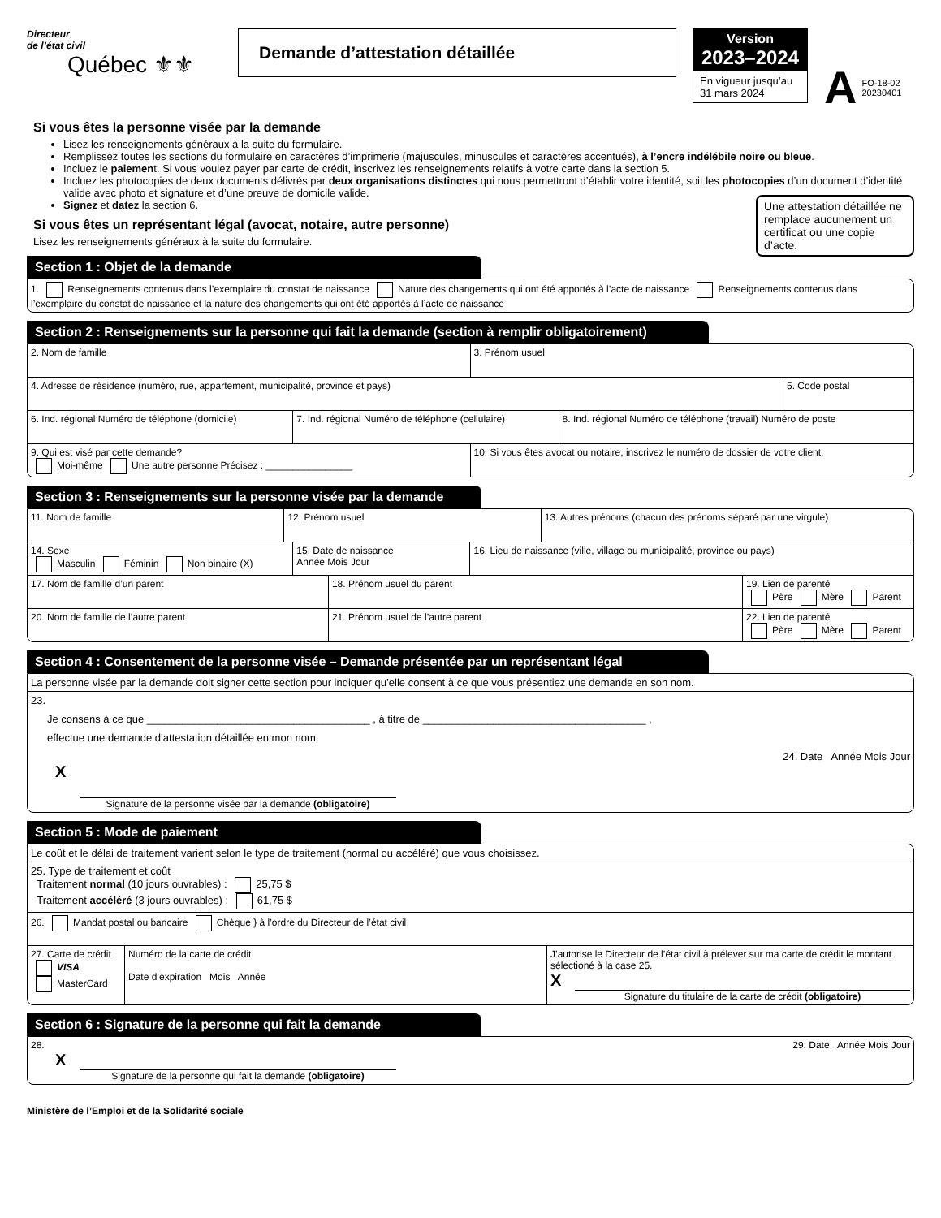Directeur
de l’état civil
Québec ⚜⚜
Demande d’attestation détaillée
Version
2023–2024
En vigueur jusqu’au
31 mars 2024
A FO-18-02
20230401
Si vous êtes la personne visée par la demande
Lisez les renseignements généraux à la suite du formulaire.
Remplissez toutes les sections du formulaire en caractères d’imprimerie (majuscules, minuscules et caractères accentués), à l’encre indélébile noire ou bleue.
Incluez le paiement. Si vous voulez payer par carte de crédit, inscrivez les renseignements relatifs à votre carte dans la section 5.
Incluez les photocopies de deux documents délivrés par deux organisations distinctes qui nous permettront d’établir votre identité, soit les photocopies d’un document d’identité valide avec photo et signature et d’une preuve de domicile valide.
Signez et datez la section 6.
Une attestation détaillée ne remplace aucunement un certificat ou une copie d’acte.
Si vous êtes un représentant légal (avocat, notaire, autre personne)
Lisez les renseignements généraux à la suite du formulaire.
Section 1 : Objet de la demande
1. Renseignements contenus dans l’exemplaire du constat de naissance Nature des changements qui ont été apportés à l’acte de naissance Renseignements contenus dans l’exemplaire du constat de naissance et la nature des changements qui ont été apportés à l’acte de naissance
Section 2 : Renseignements sur la personne qui fait la demande (section à remplir obligatoirement)
2. Nom de famille 3. Prénom usuel
4. Adresse de résidence (numéro, rue, appartement, municipalité, province et pays)
5. Code postal
6. Ind. régional Numéro de téléphone (domicile)
7. Ind. régional Numéro de téléphone (cellulaire)
8. Ind. régional Numéro de téléphone (travail) Numéro de poste
9. Qui est visé par cette demande?
Moi-même Une autre personne Précisez : ________________
10. Si vous êtes avocat ou notaire, inscrivez le numéro de dossier de votre client.
Section 3 : Renseignements sur la personne visée par la demande
11. Nom de famille 12. Prénom usuel 13. Autres prénoms (chacun des prénoms séparé par une virgule)
14. Sexe
Masculin Féminin Non binaire (X)
15. Date de naissance
Année Mois Jour
16. Lieu de naissance (ville, village ou municipalité, province ou pays)
17. Nom de famille d’un parent 18. Prénom usuel du parent 19. Lien de parenté
Père Mère Parent
20. Nom de famille de l’autre parent
21. Prénom usuel de l’autre parent
22. Lien de parenté
Père Mère Parent
Section 4 : Consentement de la personne visée – Demande présentée par un représentant légal
La personne visée par la demande doit signer cette section pour indiquer qu’elle consent à ce que vous présentiez une demande en son nom.
23.
Je consens à ce que ______________________________________ , à titre de ______________________________________ ,
effectue une demande d’attestation détaillée en mon nom.
24. Date Année Mois Jour
X
Signature de la personne visée par la demande (obligatoire)
Section 5 : Mode de paiement
Le coût et le délai de traitement varient selon le type de traitement (normal ou accéléré) que vous choisissez.
25. Type de traitement et coût
Traitement normal (10 jours ouvrables) : 25,75 $
Traitement accéléré (3 jours ouvrables) : 61,75 $
26. Mandat postal ou bancaire Chèque } à l’ordre du Directeur de l’état civil
27. Carte de crédit
VISA
MasterCard
Numéro de la carte de crédit
Date d’expiration Mois Année
J’autorise le Directeur de l’état civil à prélever sur ma carte de crédit le montant sélectioné à la case 25.
X
Signature du titulaire de la carte de crédit (obligatoire)
Section 6 : Signature de la personne qui fait la demande
28. 29. Date Année Mois Jour
X
Signature de la personne qui fait la demande (obligatoire)
Ministère de l’Emploi et de la Solidarité sociale